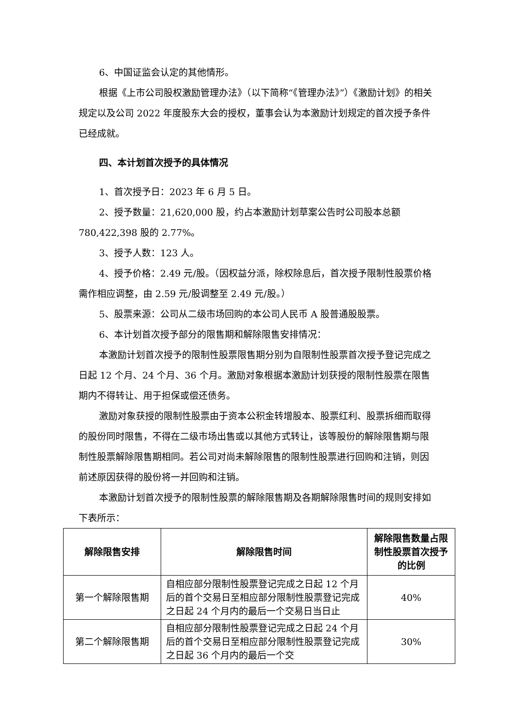6、中国证监会认定的其他情形。
根据《上市公司股权激励管理办法》（以下简称“《管理办法》”）《激励计划》的相关规定以及公司 2022 年度股东大会的授权，董事会认为本激励计划规定的首次授予条件已经成就。
四、本计划首次授予的具体情况
1、首次授予日：2023 年 6 月 5 日。
2、授予数量：21,620,000 股，约占本激励计划草案公告时公司股本总额 780,422,398 股的 2.77%。
3、授予人数：123 人。
4、授予价格：2.49 元/股。（因权益分派，除权除息后，首次授予限制性股票价格需作相应调整，由 2.59 元/股调整至 2.49 元/股。）
5、股票来源：公司从二级市场回购的本公司人民币 A 股普通股股票。
6、本计划首次授予部分的限售期和解除限售安排情况：
本激励计划首次授予的限制性股票限售期分别为自限制性股票首次授予登记完成之日起 12 个月、24 个月、36 个月。激励对象根据本激励计划获授的限制性股票在限售期内不得转让、用于担保或偿还债务。
激励对象获授的限制性股票由于资本公积金转增股本、股票红利、股票拆细而取得的股份同时限售，不得在二级市场出售或以其他方式转让，该等股份的解除限售期与限制性股票解除限售期相同。若公司对尚未解除限售的限制性股票进行回购和注销，则因前述原因获得的股份将一并回购和注销。
本激励计划首次授予的限制性股票的解除限售期及各期解除限售时间的规则安排如下表所示：
| 解除限售安排 | 解除限售时间 | 解除限售数量占限制性股票首次授予的比例 |
| --- | --- | --- |
| 第一个解除限售期 | 自相应部分限制性股票登记完成之日起 12 个月后的首个交易日至相应部分限制性股票登记完成之日起 24 个月内的最后一个交易日当日止 | 40% |
| 第二个解除限售期 | 自相应部分限制性股票登记完成之日起 24 个月后的首个交易日至相应部分限制性股票登记完成之日起 36 个月内的最后一个交 | 30% |